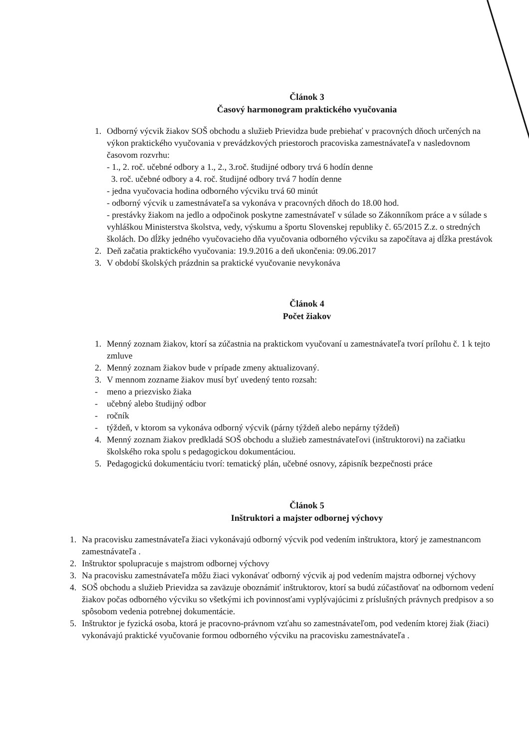Článok 3
Časový harmonogram praktického vyučovania
1. Odborný výcvik žiakov SOŠ obchodu a služieb Prievidza bude prebiehať v pracovných dňoch určených na výkon praktického vyučovania v prevádzkových priestoroch pracoviska zamestnávateľa v nasledovnom časovom rozvrhu:
- 1., 2. roč. učebné odbory a 1., 2., 3.roč. študijné odbory trvá 6 hodín denne
3. roč. učebné odbory a 4. roč. študijné odbory trvá 7 hodín denne
- jedna vyučovacia hodina odborného výcviku trvá 60 minút
- odborný výcvik u zamestnávateľa sa vykonáva v pracovných dňoch do 18.00 hod.
- prestávky žiakom na jedlo a odpočinok poskytne zamestnávateľ v súlade so Zákonníkom práce a v súlade s vyhláškou Ministerstva školstva, vedy, výskumu a športu Slovenskej republiky č. 65/2015 Z.z. o stredných školách. Do dĺžky jedného vyučovacieho dňa vyučovania odborného výcviku sa započítava aj dĺžka prestávok
2. Deň začatia praktického vyučovania: 19.9.2016 a deň ukončenia: 09.06.2017
3. V období školských prázdnin sa praktické vyučovanie nevykonáva
Článok 4
Počet žiakov
1. Menný zoznam žiakov, ktorí sa zúčastnia na praktickom vyučovaní u zamestnávateľa tvorí prílohu č. 1 k tejto zmluve
2. Menný zoznam žiakov bude v prípade zmeny aktualizovaný.
3. V mennom zozname žiakov musí byť uvedený tento rozsah:
- meno a priezvisko žiaka
- učebný alebo študijný odbor
- ročník
- týždeň, v ktorom sa vykonáva odborný výcvik (párny týždeň alebo nepárny týždeň)
4. Menný zoznam žiakov predkladá SOŠ obchodu a služieb zamestnávateľovi (inštruktorovi) na začiatku školského roka spolu s pedagogickou dokumentáciou.
5. Pedagogickú dokumentáciu tvorí: tematický plán, učebné osnovy, zápisník bezpečnosti práce
Článok 5
Inštruktori a majster odbornej výchovy
1. Na pracovisku zamestnávateľa žiaci vykonávajú odborný výcvik pod vedením inštruktora, ktorý je zamestnancom zamestnávateľa .
2. Inštruktor spolupracuje s majstrom odbornej výchovy
3. Na pracovisku zamestnávateľa môžu žiaci vykonávať odborný výcvik aj pod vedením majstra odbornej výchovy
4. SOŠ obchodu a služieb Prievidza sa zaväzuje oboznámiť inštruktorov, ktorí sa budú zúčastňovať na odbornom vedení žiakov počas odborného výcviku so všetkými ich povinnosťami vyplývajúcimi z príslušných právnych predpisov a so spôsobom vedenia potrebnej dokumentácie.
5. Inštruktor je fyzická osoba, ktorá je pracovno-právnom vzťahu so zamestnávateľom, pod vedením ktorej žiak (žiaci) vykonávajú praktické vyučovanie formou odborného výcviku na pracovisku zamestnávateľa .